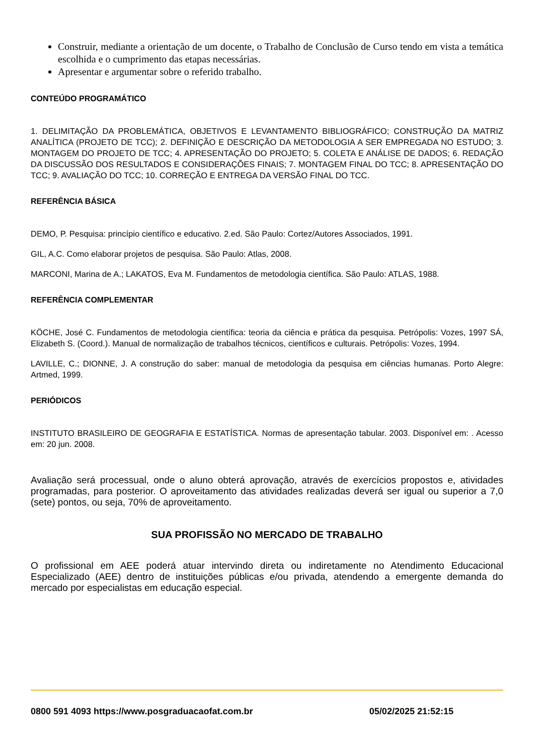Construir, mediante a orientação de um docente, o Trabalho de Conclusão de Curso tendo em vista a temática escolhida e o cumprimento das etapas necessárias.
Apresentar e argumentar sobre o referido trabalho.
CONTEÚDO PROGRAMÁTICO
1. DELIMITAÇÃO DA PROBLEMÁTICA, OBJETIVOS E LEVANTAMENTO BIBLIOGRÁFICO; CONSTRUÇÃO DA MATRIZ ANALÍTICA (PROJETO DE TCC); 2. DEFINIÇÃO E DESCRIÇÃO DA METODOLOGIA A SER EMPREGADA NO ESTUDO; 3. MONTAGEM DO PROJETO DE TCC; 4. APRESENTAÇÃO DO PROJETO; 5. COLETA E ANÁLISE DE DADOS; 6. REDAÇÃO DA DISCUSSÃO DOS RESULTADOS E CONSIDERAÇÕES FINAIS; 7. MONTAGEM FINAL DO TCC; 8. APRESENTAÇÃO DO TCC; 9. AVALIAÇÃO DO TCC; 10. CORREÇÃO E ENTREGA DA VERSÃO FINAL DO TCC.
REFERÊNCIA BÁSICA
DEMO, P. Pesquisa: princípio científico e educativo. 2.ed. São Paulo: Cortez/Autores Associados, 1991.
GIL, A.C. Como elaborar projetos de pesquisa. São Paulo: Atlas, 2008.
MARCONI, Marina de A.; LAKATOS, Eva M. Fundamentos de metodologia científica. São Paulo: ATLAS, 1988.
REFERÊNCIA COMPLEMENTAR
KÖCHE, José C. Fundamentos de metodologia científica: teoria da ciência e prática da pesquisa. Petrópolis: Vozes, 1997 SÁ, Elizabeth S. (Coord.). Manual de normalização de trabalhos técnicos, científicos e culturais. Petrópolis: Vozes, 1994.
LAVILLE, C.; DIONNE, J. A construção do saber: manual de metodologia da pesquisa em ciências humanas. Porto Alegre: Artmed, 1999.
PERIÓDICOS
INSTITUTO BRASILEIRO DE GEOGRAFIA E ESTATÍSTICA. Normas de apresentação tabular. 2003. Disponível em: . Acesso em: 20 jun. 2008.
Avaliação será processual, onde o aluno obterá aprovação, através de exercícios propostos e, atividades programadas, para posterior. O aproveitamento das atividades realizadas deverá ser igual ou superior a 7,0 (sete) pontos, ou seja, 70% de aproveitamento.
SUA PROFISSÃO NO MERCADO DE TRABALHO
O profissional em AEE poderá atuar intervindo direta ou indiretamente no Atendimento Educacional Especializado (AEE) dentro de instituições públicas e/ou privada, atendendo a emergente demanda do mercado por especialistas em educação especial.
0800 591 4093 https://www.posgraduacaofat.com.br 05/02/2025 21:52:15